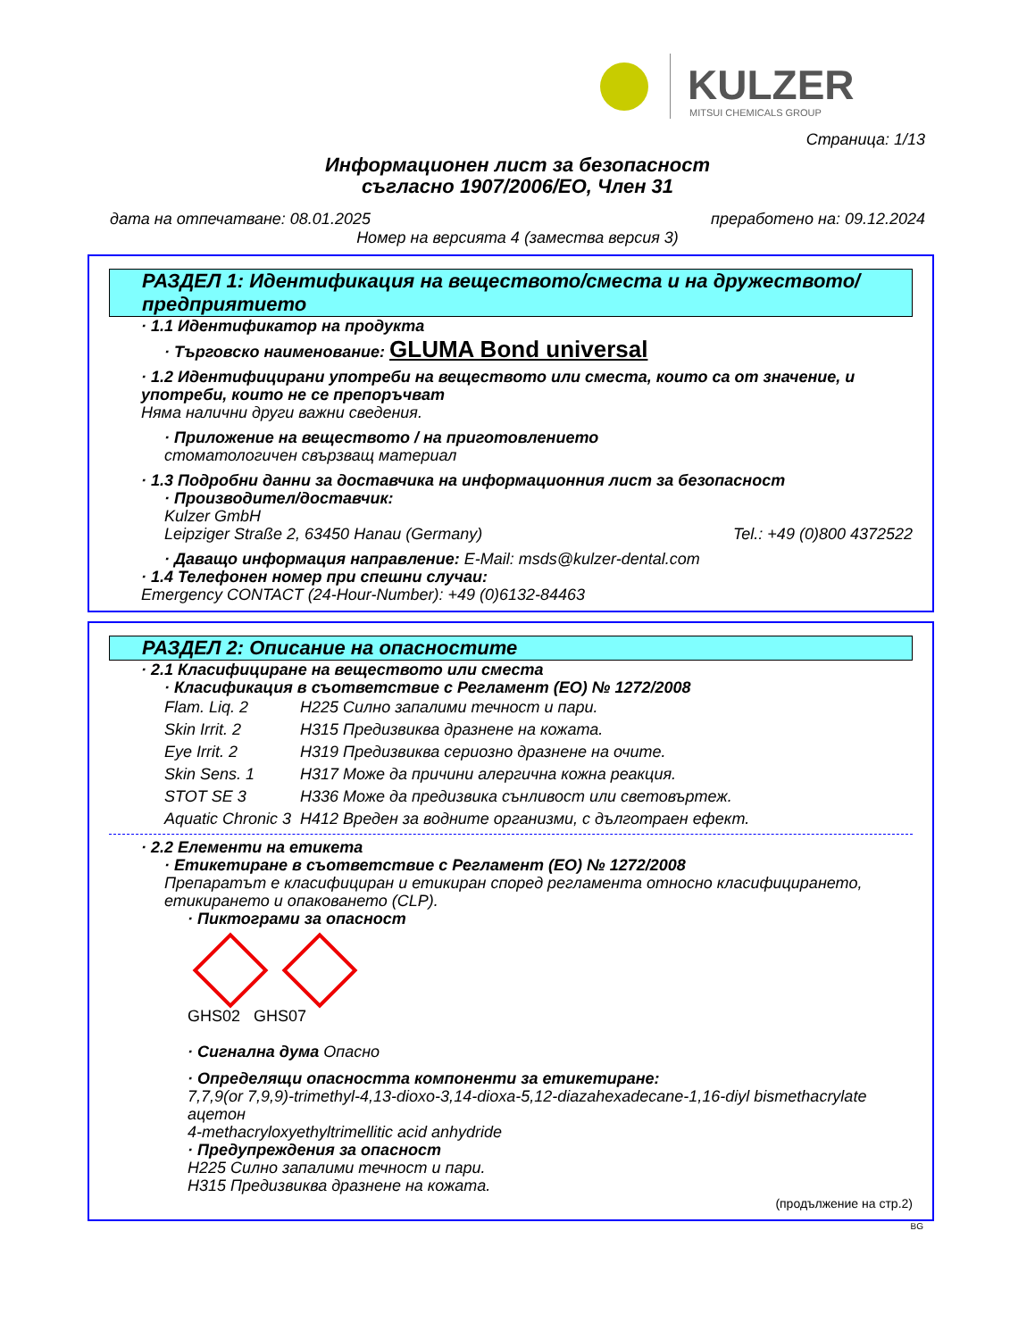KULZER
MITSUI CHEMICALS GROUP
Страница: 1/13
Информационен лист за безопасност
съгласно 1907/2006/ЕО, Член 31
дата на отпечатване: 08.01.2025 преработено на: 09.12.2024
Номер на версията 4 (замества версия 3)
РАЗДЕЛ 1: Идентификация на веществото/сместа и на дружеството/ предприятието
· 1.1 Идентификатор на продукта
· Търговско наименование: GLUMA Bond universal
· 1.2 Идентифицирани употреби на веществото или сместа, които са от значение, и употреби, които не се препоръчват
Няма налични други важни сведения.
· Приложение на веществото / на приготовлението
стоматологичен свързващ материал
· 1.3 Подробни данни за доставчика на информационния лист за безопасност
· Производител/доставчик:
Kulzer GmbH
Leipziger Straße 2, 63450 Hanau (Germany) Tel.: +49 (0)800 4372522
· Даващо информация направление: E-Mail: msds@kulzer-dental.com
· 1.4 Телефонен номер при спешни случаи:
Emergency CONTACT (24-Hour-Number): +49 (0)6132-84463
РАЗДЕЛ 2: Описание на опасностите
· 2.1 Класифициране на веществото или сместа
· Класификация в съответствие с Регламент (ЕО) № 1272/2008
| Flam. Liq. 2 | H225 Силно запалими течност и пари. |
| Skin Irrit. 2 | H315 Предизвиква дразнене на кожата. |
| Eye Irrit. 2 | H319 Предизвиква сериозно дразнене на очите. |
| Skin Sens. 1 | H317 Може да причини алергична кожна реакция. |
| STOT SE 3 | H336 Може да предизвика сънливост или световъртеж. |
| Aquatic Chronic 3 | H412 Вреден за водните организми, с дълготраен ефект. |
· 2.2 Елементи на етикета
· Етикетиране в съответствие с Регламент (ЕО) № 1272/2008
Препаратът е класифициран и етикиран според регламента относно класифицирането, етикирането и опаковането (CLP).
· Пиктограми за опасност
GHS02 GHS07
· Сигнална дума Опасно
· Определящи опасността компоненти за етикетиране:
7,7,9(or 7,9,9)-trimethyl-4,13-dioxo-3,14-dioxa-5,12-diazahexadecane-1,16-diyl bismethacrylate
ацетон
4-methacryloxyethyltrimellitic acid anhydride
· Предупреждения за опасност
H225 Силно запалими течност и пари.
H315 Предизвиква дразнене на кожата.
(продължение на стр.2)
BG